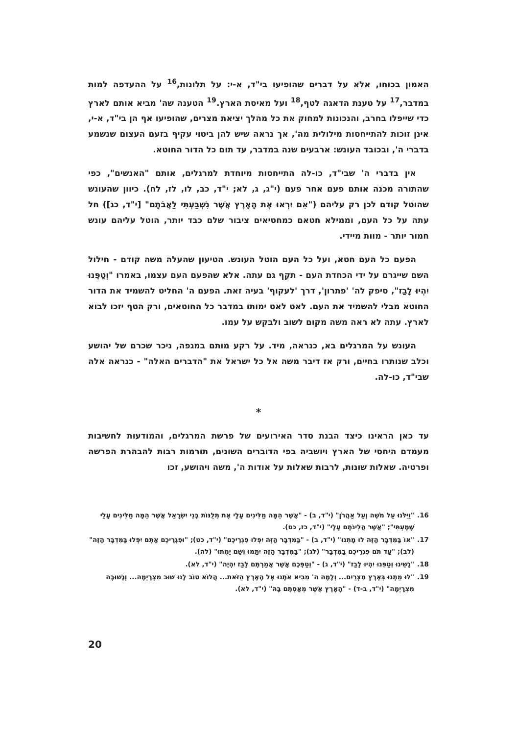האמון בכוחו, אלא על דברים שהופיעו בי"ד, א-י: על תלונות,<sup>16</sup> על ההעדפה למות במדבר,<sup>17</sup> על טענת הדאגה לטף,<sup>18</sup> ועל מאיסת הארץ.<sup>19</sup> הטענה שה' מביא אותם לארץ כדי שייפלו בחרב, והנכונות למחוק את כל מהלך יציאת מצרים, שהופיעו אף הן בי"ד, א-י, אינן זוכות להתייחסות מילולית מה', אך נראה שיש להן ביטוי עקיף בזעם העצום שנשמע בדברי ה', ובכובד העונש: ארבעים שנה במדבר, עד תום כל הדור החוטא.
אין בדברי ה' שבי"ד, כו-לה התייחסות מיוחדת למרגלים, אותם "האנשים", כפי שהתורה מכנה אותם פעם אחר פעם (י"ג, ג, לא; י"ד, כב, לו, לז, לח). כיוון שהעונש שהוטל קודם לכן רק עליהם ("אִם יִרְאוּ אֶת הָאָרֶץ אֲשֶׁר נִשְׁבַּעְתִּי לַאֲבֹתָם" [י"ד, כג]) חל עתה על כל העם, וממילא חטאם כמחטיאים ציבור שלם כבד יותר, הוטל עליהם עונש חמור יותר - מוות מיידי.
הפעם כל העם חטא, ועל כל העם הוטל העונש. הטיעון שהעלה משה קודם - חילול השם שייגרם על ידי הכחדת העם - תקֵף גם עתה. אלא שהפעם העם עצמו, באמרו "וְטַפֵּנוּ יִהְיוּ לָבַז", סיפק לה' 'פתרון', דרך 'לעקוף' בעיה זאת. הפעם ה' החליט להשמיד את הדור החוטא מבלי להשמיד את העם. לאט לאט ימותו במדבר כל החוטאים, ורק הטף יזכו לבוא לארץ. עתה לא ראה משה מקום לשוב ולבקש על עמו.
העונש על המרגלים בא, כנראה, מיד. על רקע מותם במגפה, ניכר שכרם של יהושע וכלב שנותרו בחיים, ורק אז דיבר משה אל כל ישראל את "הדברים האלה" - כנראה אלה שבי"ד, כו-לה.
*
עד כאן הראינו כיצד הבנת סדר האירועים של פרשת המרגלים, והמודעות לחשיבות מעמדם היחסי של הארץ ויושביה בפי הדוברים השונים, תורמות רבות להבהרת הפרשה ופרטיה. שאלות שונות, לרבות שאלות על אודות ה', משה ויהושע, זכו
16. "וַיִּלֹּנוּ עַל מֹשֶׁה וְעַל אַהֲרֹן" (י"ד, ב) - "אֲשֶׁר הֵמָּה מַלִּינִים עָלָי אֶת תְּלֻנּוֹת בְּנֵי יִשְׂרָאֵל אֲשֶׁר הֵמָּה מַלִּינִים עָלַי שָׁמָעְתִּי"; "אֲשֶׁר הֲלִינֹתֶם עָלָי" (י"ד, כז, כט).
17. "אוֹ בַּמִּדְבָּר הַזֶּה לוּ מָתְנוּ" (י"ד, ב) - "בַּמִּדְבָּר הַזֶּה יִפְּלוּ פִגְרֵיכֶם" (י"ד, כט); "וּפִגְרֵיכֶם אַתֶּם יִפְּלוּ בַּמִּדְבָּר הַזֶּה" (לב); "עַד תֹּם פִּגְרֵיכֶם בַּמִּדְבָּר" (לג); "בַּמִּדְבָּר הַזֶּה יִתַּמּוּ וְשָׁם יָמֻתוּ" (לה).
18. "נָשֵׁינוּ וְטַפֵּנוּ יִהְיוּ לָבַז" (י"ד, ג) - "וְטַפְּכֶם אֲשֶׁר אֲמַרְתֶּם לָבַז יִהְיֶה" (י"ד, לא).
19. "לוּ מַתְנוּ בְּאֶרֶץ מִצְרַיִם... וְלָמָה ה' מֵבִיא אֹתָנוּ אֶל הָאָרֶץ הַזֹּאת... הֲלוֹא טוֹב לָנוּ שׁוּב מִצְרָיְמָה... וְנָשׁוּבָה מִצְרָיְמָה" (י"ד, ב-ד) - "הָאָרֶץ אֲשֶׁר מְאַסְתֶּם בָּהּ" (י"ד, לא).
20